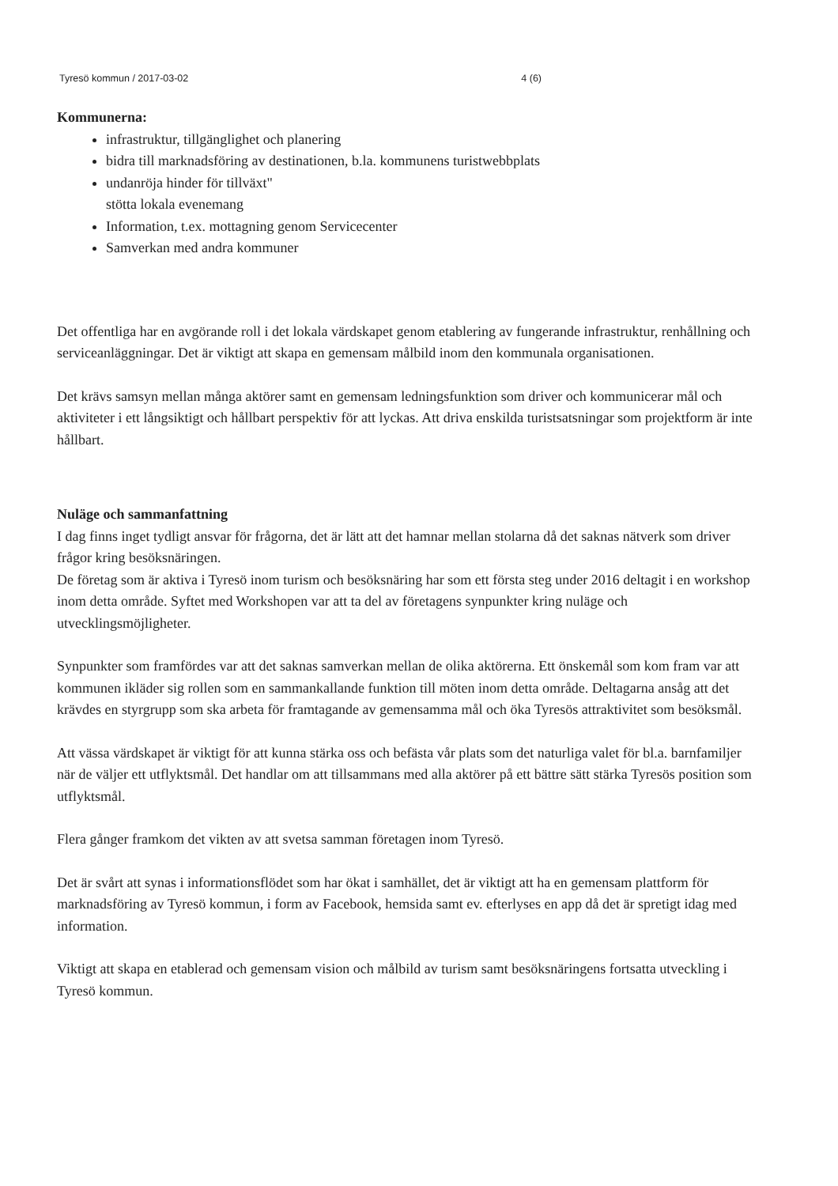Tyresö kommun / 2017-03-02 4 (6)
Kommunerna:
infrastruktur, tillgänglighet och planering
bidra till marknadsföring av destinationen, b.la. kommunens turistwebbplats
undanröja hinder för tillväxt"
stötta lokala evenemang
Information, t.ex. mottagning genom Servicecenter
Samverkan med andra kommuner
Det offentliga har en avgörande roll i det lokala värdskapet genom etablering av fungerande infrastruktur, renhållning och serviceanläggningar. Det är viktigt att skapa en gemensam målbild inom den kommunala organisationen.
Det krävs samsyn mellan många aktörer samt en gemensam ledningsfunktion som driver och kommunicerar mål och aktiviteter i ett långsiktigt och hållbart perspektiv för att lyckas. Att driva enskilda turistsatsningar som projektform är inte hållbart.
Nuläge och sammanfattning
I dag finns inget tydligt ansvar för frågorna, det är lätt att det hamnar mellan stolarna då det saknas nätverk som driver frågor kring besöksnäringen.
De företag som är aktiva i Tyresö inom turism och besöksnäring har som ett första steg under 2016 deltagit i en workshop inom detta område. Syftet med Workshopen var att ta del av företagens synpunkter kring nuläge och utvecklingsmöjligheter.
Synpunkter som framfördes var att det saknas samverkan mellan de olika aktörerna. Ett önskemål som kom fram var att kommunen ikläder sig rollen som en sammankallande funktion till möten inom detta område. Deltagarna ansåg att det krävdes en styrgrupp som ska arbeta för framtagande av gemensamma mål och öka Tyresös attraktivitet som besöksmål.
Att vässa värdskapet är viktigt för att kunna stärka oss och befästa vår plats som det naturliga valet för bl.a. barnfamiljer när de väljer ett utflyktsmål. Det handlar om att tillsammans med alla aktörer på ett bättre sätt stärka Tyresös position som utflyktsmål.
Flera gånger framkom det vikten av att svetsa samman företagen inom Tyresö.
Det är svårt att synas i informationsflödet som har ökat i samhället, det är viktigt att ha en gemensam plattform för marknadsföring av Tyresö kommun, i form av Facebook, hemsida samt ev. efterlyses en app då det är spretigt idag med information.
Viktigt att skapa en etablerad och gemensam vision och målbild av turism samt besöksnäringens fortsatta utveckling i Tyresö kommun.